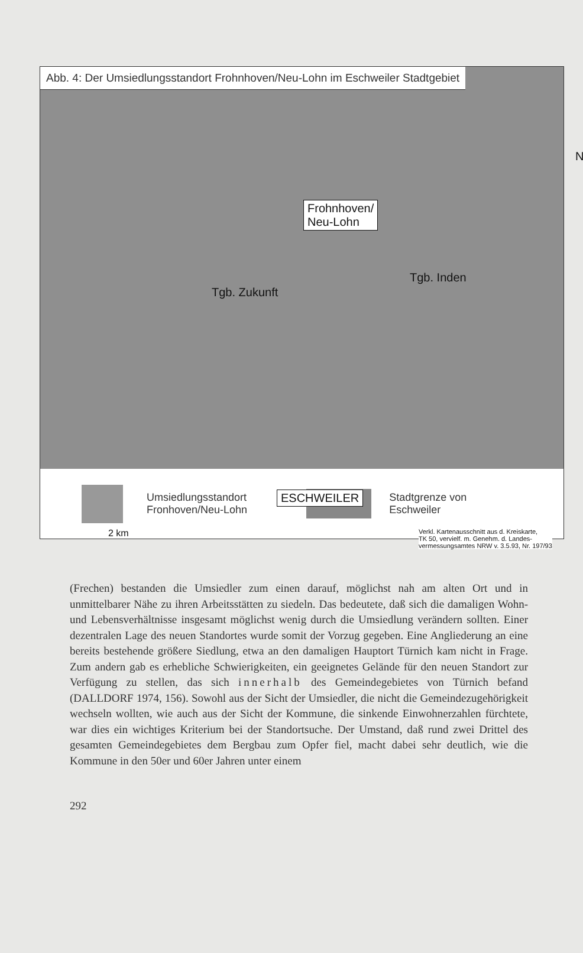Abb. 4: Der Umsiedlungsstandort Frohnhoven/Neu-Lohn im Eschweiler Stadtgebiet
Frohnhoven/
Neu-Lohn
Tgb. Zukunft
Tgb. Inden
ESCHWEILER
N
2 km
Verkl. Kartenausschnitt aus d. Kreiskarte,
TK 50, vervielf. m. Genehm. d. Landes-
vermessungsamtes NRW v. 3.5.93, Nr. 197/93
Umsiedlungsstandort
Fronhoven/Neu-Lohn
Stadtgrenze von
Eschweiler
(Frechen) bestanden die Umsiedler zum einen darauf, möglichst nah am alten Ort und in unmittelbarer Nähe zu ihren Arbeitsstätten zu siedeln. Das bedeutete, daß sich die damaligen Wohn- und Lebensverhältnisse insgesamt möglichst wenig durch die Umsiedlung verändern sollten. Einer dezentralen Lage des neuen Standortes wurde somit der Vorzug gegeben. Eine Angliederung an eine bereits bestehende größere Siedlung, etwa an den damaligen Hauptort Türnich kam nicht in Frage. Zum andern gab es erhebliche Schwierigkeiten, ein geeignetes Gelände für den neuen Standort zur Verfügung zu stellen, das sich innerhalb des Gemeindegebietes von Türnich befand (DALLDORF 1974, 156). Sowohl aus der Sicht der Umsiedler, die nicht die Gemeindezugehörigkeit wechseln wollten, wie auch aus der Sicht der Kommune, die sinkende Einwohnerzahlen fürchtete, war dies ein wichtiges Kriterium bei der Standortsuche. Der Umstand, daß rund zwei Drittel des gesamten Gemeindegebietes dem Bergbau zum Opfer fiel, macht dabei sehr deutlich, wie die Kommune in den 50er und 60er Jahren unter einem
292